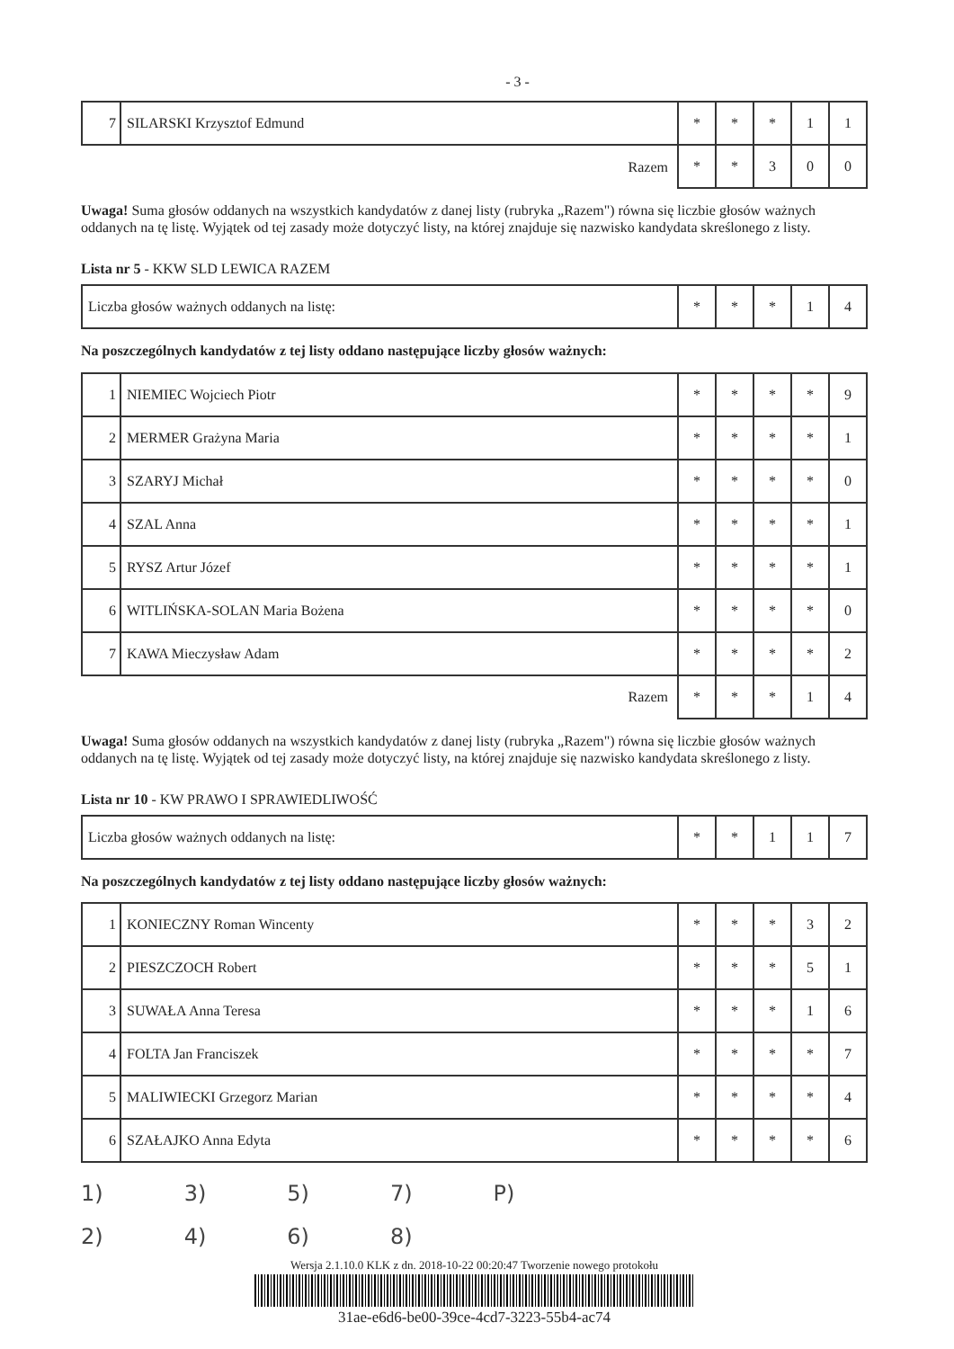- 3 -
| 7 | SILARSKI Krzysztof Edmund | * | * | * | 1 | 1 |
| Razem | | * | * | 3 | 0 | 0 |
Uwaga! Suma głosów oddanych na wszystkich kandydatów z danej listy (rubryka „Razem") równa się liczbie głosów ważnych oddanych na tę listę. Wyjątek od tej zasady może dotyczyć listy, na której znajduje się nazwisko kandydata skreślonego z listy.
Lista nr 5 - KKW SLD LEWICA RAZEM
| Liczba głosów ważnych oddanych na listę: | * | * | * | 1 | 4 |
Na poszczególnych kandydatów z tej listy oddano następujące liczby głosów ważnych:
| 1 | NIEMIEC Wojciech Piotr | * | * | * | * | 9 |
| 2 | MERMER Grażyna Maria | * | * | * | * | 1 |
| 3 | SZARYJ Michał | * | * | * | * | 0 |
| 4 | SZAL Anna | * | * | * | * | 1 |
| 5 | RYSZ Artur Józef | * | * | * | * | 1 |
| 6 | WITLIŃSKA-SOLAN Maria Bożena | * | * | * | * | 0 |
| 7 | KAWA Mieczysław Adam | * | * | * | * | 2 |
| Razem | | * | * | * | 1 | 4 |
Uwaga! Suma głosów oddanych na wszystkich kandydatów z danej listy (rubryka „Razem") równa się liczbie głosów ważnych oddanych na tę listę. Wyjątek od tej zasady może dotyczyć listy, na której znajduje się nazwisko kandydata skreślonego z listy.
Lista nr 10 - KW PRAWO I SPRAWIEDLIWOŚĆ
| Liczba głosów ważnych oddanych na listę: | * | * | 1 | 1 | 7 |
Na poszczególnych kandydatów z tej listy oddano następujące liczby głosów ważnych:
| 1 | KONIECZNY Roman Wincenty | * | * | * | 3 | 2 |
| 2 | PIESZCZOCH Robert | * | * | * | 5 | 1 |
| 3 | SUWAŁA Anna Teresa | * | * | * | 1 | 6 |
| 4 | FOLTA Jan Franciszek | * | * | * | * | 7 |
| 5 | MALIWIECKI Grzegorz Marian | * | * | * | * | 4 |
| 6 | SZAŁAJKO Anna Edyta | * | * | * | * | 6 |
1) 3) 5) 7) P)
2) 4) 6) 8)
Wersja 2.1.10.0 KLK z dn. 2018-10-22 00:20:47 Tworzenie nowego protokołu
31ae-e6d6-be00-39ce-4cd7-3223-55b4-ac74